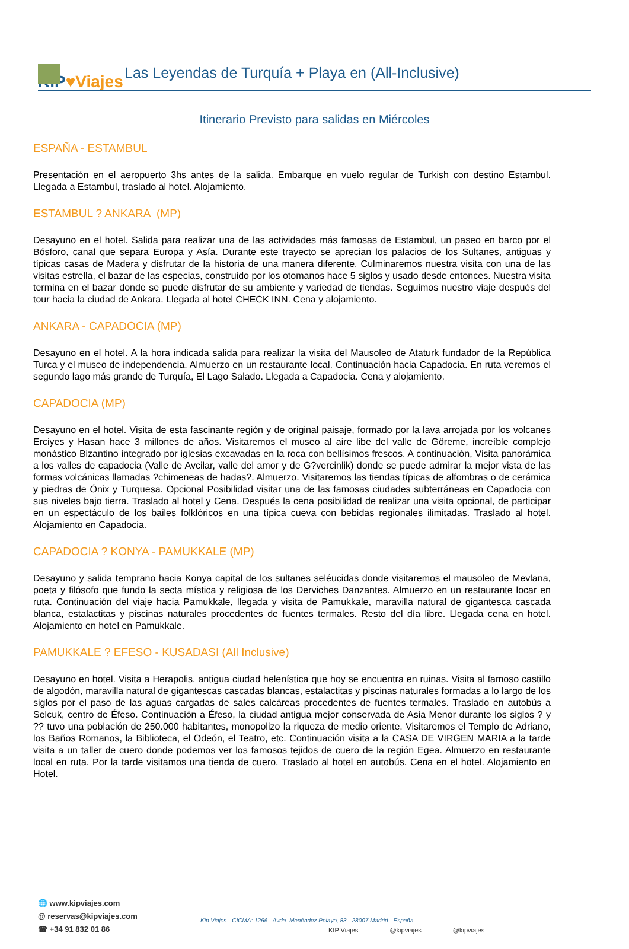KIP♥Viajes
Las Leyendas de Turquía + Playa en (All-Inclusive)
Itinerario Previsto para salidas en Miércoles
ESPAÑA - ESTAMBUL
Presentación en el aeropuerto 3hs antes de la salida. Embarque en vuelo regular de Turkish con destino Estambul. Llegada a Estambul, traslado al hotel. Alojamiento.
ESTAMBUL ? ANKARA (MP)
Desayuno en el hotel. Salida para realizar una de las actividades más famosas de Estambul, un paseo en barco por el Bósforo, canal que separa Europa y Asía. Durante este trayecto se aprecian los palacios de los Sultanes, antiguas y típicas casas de Madera y disfrutar de la historia de una manera diferente. Culminaremos nuestra visita con una de las visitas estrella, el bazar de las especias, construido por los otomanos hace 5 siglos y usado desde entonces. Nuestra visita termina en el bazar donde se puede disfrutar de su ambiente y variedad de tiendas. Seguimos nuestro viaje después del tour hacia la ciudad de Ankara. Llegada al hotel CHECK INN. Cena y alojamiento.
ANKARA - CAPADOCIA (MP)
Desayuno en el hotel. A la hora indicada salida para realizar la visita del Mausoleo de Ataturk fundador de la República Turca y el museo de independencia. Almuerzo en un restaurante local. Continuación hacia Capadocia. En ruta veremos el segundo lago más grande de Turquía, El Lago Salado. Llegada a Capadocia. Cena y alojamiento.
CAPADOCIA (MP)
Desayuno en el hotel. Visita de esta fascinante región y de original paisaje, formado por la lava arrojada por los volcanes Erciyes y Hasan hace 3 millones de años. Visitaremos el museo al aire libe del valle de Göreme, increíble complejo monástico Bizantino integrado por iglesias excavadas en la roca con bellísimos frescos. A continuación, Visita panorámica a los valles de capadocia (Valle de Avcilar, valle del amor y de G?vercinlik) donde se puede admirar la mejor vista de las formas volcánicas llamadas ?chimeneas de hadas?. Almuerzo. Visitaremos las tiendas típicas de alfombras o de cerámica y piedras de Ónix y Turquesa. Opcional Posibilidad visitar una de las famosas ciudades subterráneas en Capadocia con sus niveles bajo tierra. Traslado al hotel y Cena. Después la cena posibilidad de realizar una visita opcional, de participar en un espectáculo de los bailes folklóricos en una típica cueva con bebidas regionales ilimitadas. Traslado al hotel. Alojamiento en Capadocia.
CAPADOCIA ? KONYA - PAMUKKALE (MP)
Desayuno y salida temprano hacia Konya capital de los sultanes seléucidas donde visitaremos el mausoleo de Mevlana, poeta y filósofo que fundo la secta mística y religiosa de los Derviches Danzantes. Almuerzo en un restaurante locar en ruta. Continuación del viaje hacia Pamukkale, llegada y visita de Pamukkale, maravilla natural de gigantesca cascada blanca, estalactitas y piscinas naturales procedentes de fuentes termales. Resto del día libre. Llegada cena en hotel. Alojamiento en hotel en Pamukkale.
PAMUKKALE ? EFESO - KUSADASI (All Inclusive)
Desayuno en hotel. Visita a Herapolis, antigua ciudad helenística que hoy se encuentra en ruinas. Visita al famoso castillo de algodón, maravilla natural de gigantescas cascadas blancas, estalactitas y piscinas naturales formadas a lo largo de los siglos por el paso de las aguas cargadas de sales calcáreas procedentes de fuentes termales. Traslado en autobús a Selcuk, centro de Éfeso. Continuación a Éfeso, la ciudad antigua mejor conservada de Asia Menor durante los siglos ? y ?? tuvo una población de 250.000 habitantes, monopolizo la riqueza de medio oriente. Visitaremos el Templo de Adriano, los Baños Romanos, la Biblioteca, el Odeón, el Teatro, etc. Continuación visita a la CASA DE VIRGEN MARIA a la tarde visita a un taller de cuero donde podemos ver los famosos tejidos de cuero de la región Egea. Almuerzo en restaurante local en ruta. Por la tarde visitamos una tienda de cuero, Traslado al hotel en autobús. Cena en el hotel. Alojamiento en Hotel.
🌐 www.kipviajes.com
@ reservas@kipviajes.com
☎ +34 91 832 01 86
Kip Viajes - CICMA: 1266 - Avda. Menéndez Pelayo, 83 - 28007 Madrid - España
KIP Viajes @kipviajes @kipviajes